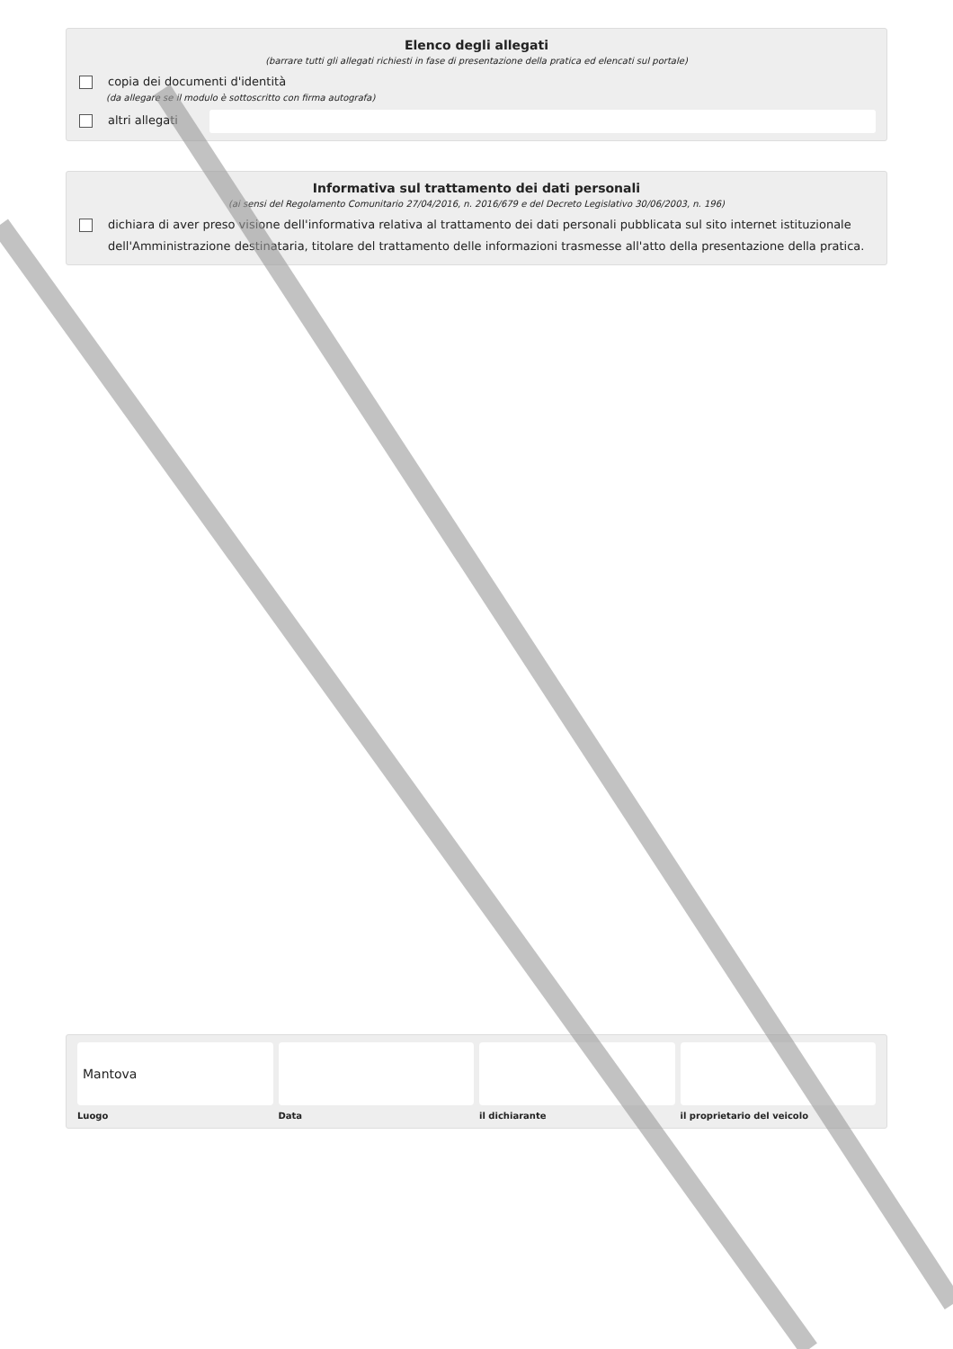Elenco degli allegati
(barrare tutti gli allegati richiesti in fase di presentazione della pratica ed elencati sul portale)
copia dei documenti d'identità
(da allegare se il modulo è sottoscritto con firma autografa)
altri allegati
Informativa sul trattamento dei dati personali
(ai sensi del Regolamento Comunitario 27/04/2016, n. 2016/679 e del Decreto Legislativo 30/06/2003, n. 196)
dichiara di aver preso visione dell'informativa relativa al trattamento dei dati personali pubblicata sul sito internet istituzionale dell'Amministrazione destinataria, titolare del trattamento delle informazioni trasmesse all'atto della presentazione della pratica.
Mantova
Luogo
Data il dichiarante il proprietario del veicolo